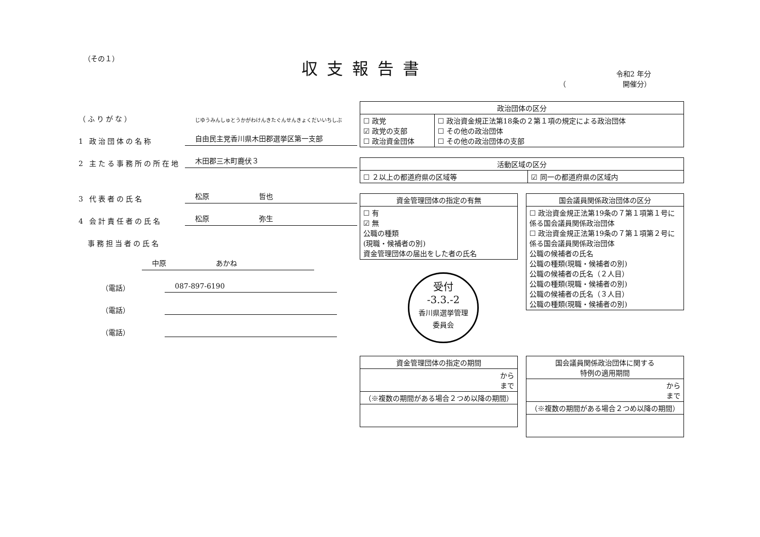（その１）
収支報告書
令和2 年分
（　　　　　　　　開催分）
（ふりがな） じゆうみんしゅとうかがわけんきたぐんせんきょくだいいちしぶ
1 政治団体の名称 自由民主党香川県木田郡選挙区第一支部
2 主たる事務所の所在地 木田郡三木町鹿伏３
3 代表者の氏名 松原　　　　　　　哲也
4 会計責任者の氏名 松原　　　　　　　弥生
　事務担当者の氏名
中原　　　　　　　あかね
（電話） 087-897-6190
（電話）
（電話）
| 政治団体の区分 | |
| --- | --- |
| ☐ 政党 ☑ 政党の支部 ☐ 政治資金団体 | ☐ 政治資金規正法第18条の２第１項の規定による政治団体 ☐ その他の政治団体 ☐ その他の政治団体の支部 |
| 活動区域の区分 | |
| --- | --- |
| ☐ ２以上の都道府県の区域等 | ☑ 同一の都道府県の区域内 |
| 資金管理団体の指定の有無 |
| --- |
| ☐ 有 ☑ 無 公職の種類 (現職・候補者の別) 資金管理団体の届出をした者の氏名 |
受付
-3.3.-2
香川県選挙管理
委員会
| 国会議員関係政治団体の区分 |
| --- |
| ☐ 政治資金規正法第19条の７第１項第１号に係る国会議員関係政治団体 ☐ 政治資金規正法第19条の７第１項第２号に係る国会議員関係政治団体 公職の候補者の氏名 公職の種類(現職・候補者の別) 公職の候補者の氏名（２人目） 公職の種類(現職・候補者の別) 公職の候補者の氏名（３人目） 公職の種類(現職・候補者の別) |
| 資金管理団体の指定の期間 |
| --- |
| から まで |
| （※複数の期間がある場合２つめ以降の期間） |
| 国会議員関係政治団体に関する 特例の適用期間 |
| --- |
| から まで |
| （※複数の期間がある場合２つめ以降の期間） |